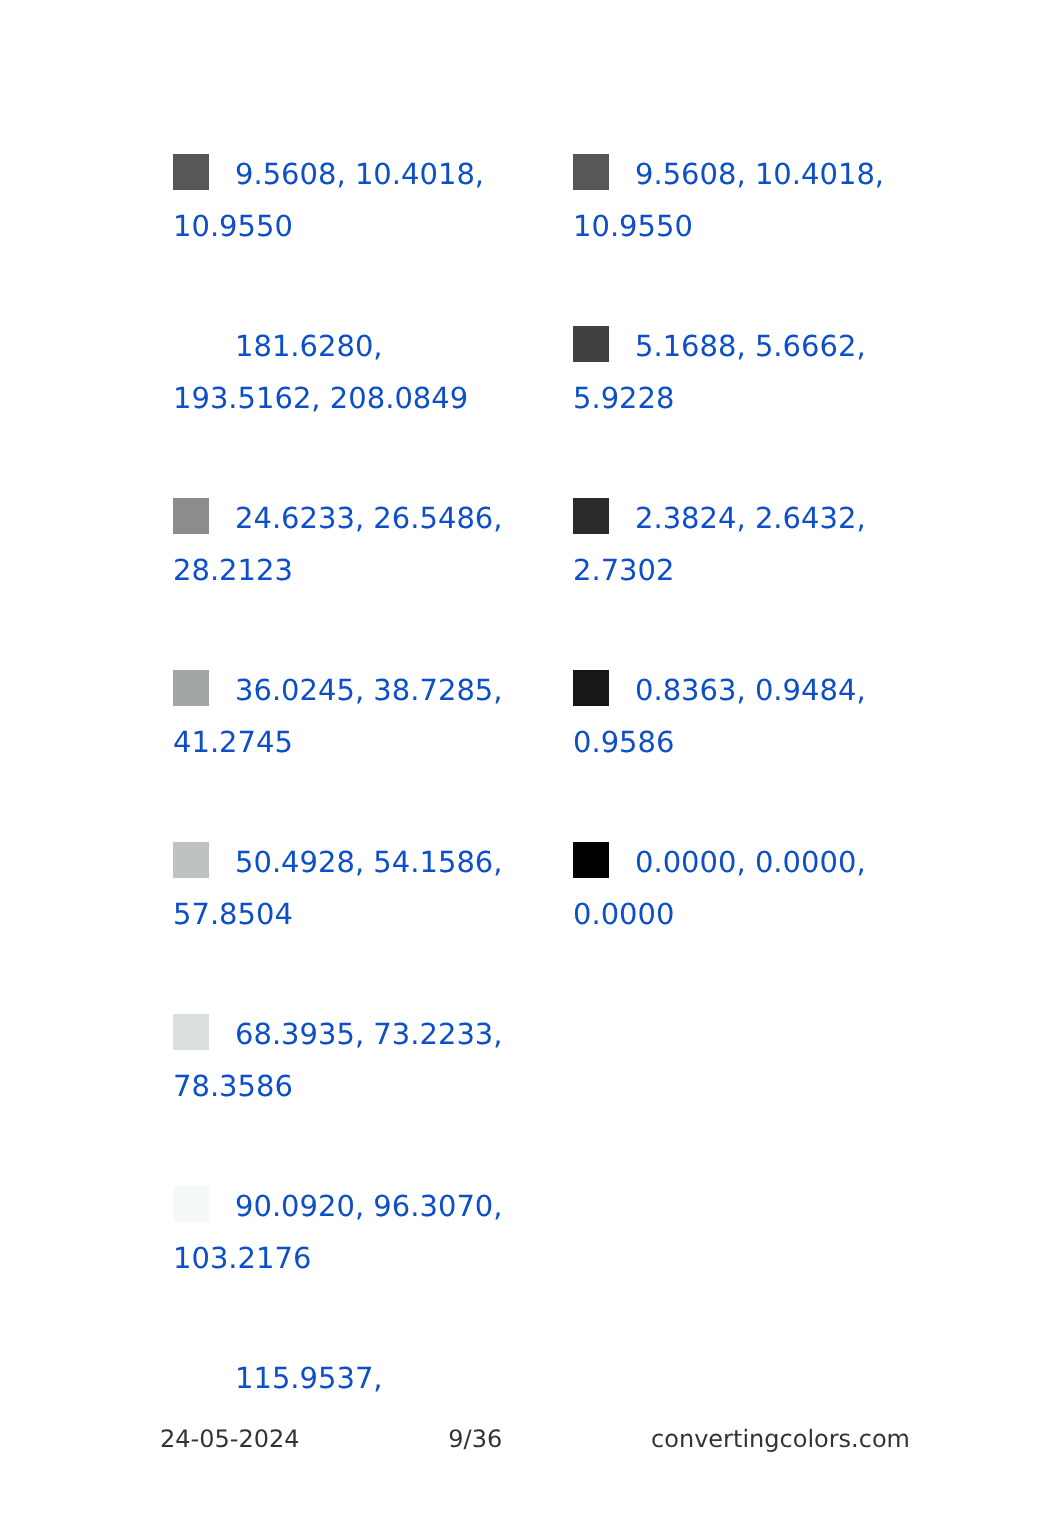9.5608, 10.4018, 10.9550
181.6280, 193.5162, 208.0849
24.6233, 26.5486, 28.2123
36.0245, 38.7285, 41.2745
50.4928, 54.1586, 57.8504
68.3935, 73.2233, 78.3586
90.0920, 96.3070, 103.2176
115.9537,
9.5608, 10.4018, 10.9550
5.1688, 5.6662, 5.9228
2.3824, 2.6432, 2.7302
0.8363, 0.9484, 0.9586
0.0000, 0.0000, 0.0000
24-05-2024 9/36 convertingcolors.com